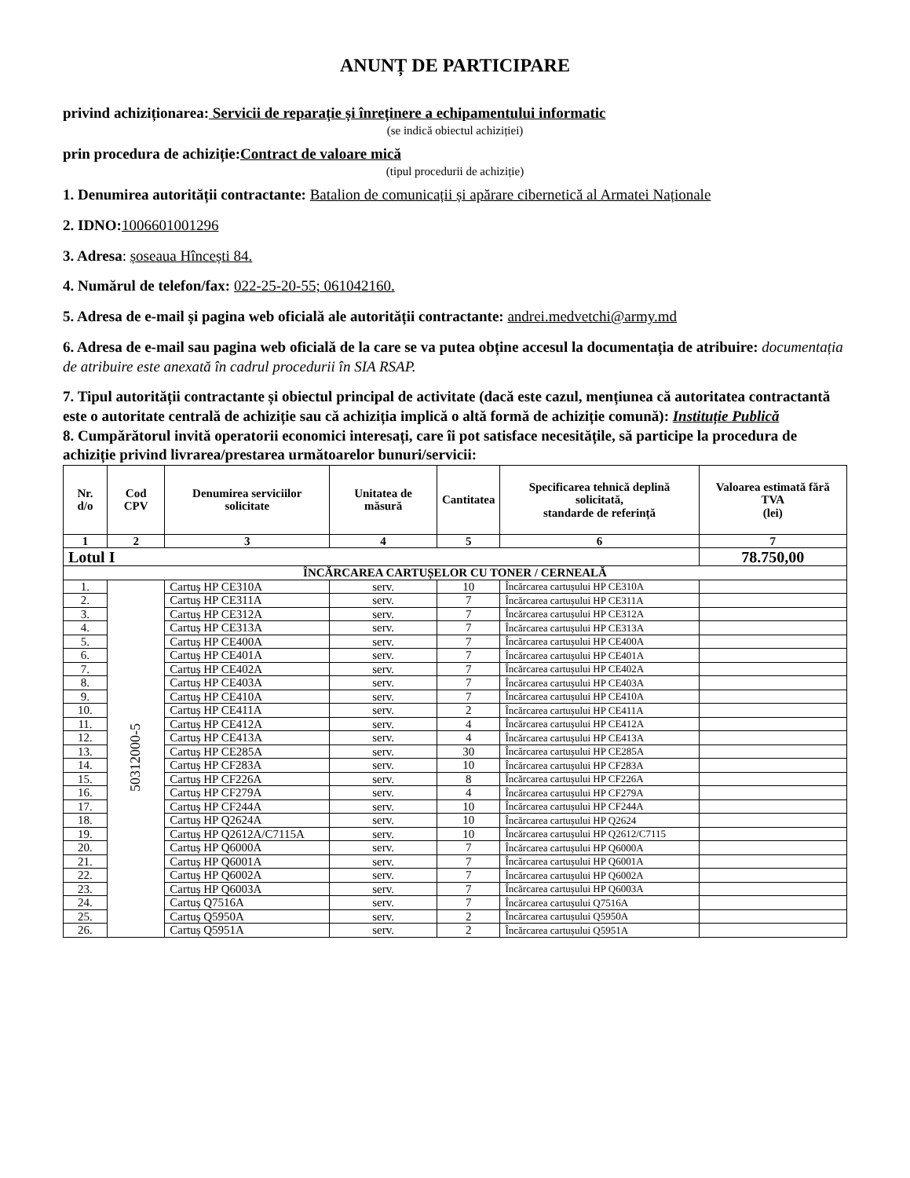ANUNȚ DE PARTICIPARE
privind achiziționarea: Servicii de reparație și înreținere a echipamentului informatic
(se indică obiectul achiziției)
prin procedura de achiziție:Contract de valoare mică
(tipul procedurii de achiziție)
1. Denumirea autorității contractante: Batalion de comunicații și apărare cibernetică al Armatei Naționale
2. IDNO: 1006601001296
3. Adresa: șoseaua Hîncești 84.
4. Numărul de telefon/fax: 022-25-20-55; 061042160.
5. Adresa de e-mail și pagina web oficială ale autorității contractante: andrei.medvetchi@army.md
6. Adresa de e-mail sau pagina web oficială de la care se va putea obține accesul la documentația de atribuire: documentația de atribuire este anexată în cadrul procedurii în SIA RSAP.
7. Tipul autorității contractante și obiectul principal de activitate (dacă este cazul, mențiunea că autoritatea contractantă este o autoritate centrală de achiziție sau că achiziția implică o altă formă de achiziție comună): Instituție Publică
8. Cumpărătorul invită operatorii economici interesați, care îi pot satisface necesitățile, să participe la procedura de achiziție privind livrarea/prestarea următoarelor bunuri/servicii:
| Nr. d/o | Cod CPV | Denumirea serviciilor solicitate | Unitatea de măsură | Cantitatea | Specificarea tehnică deplină solicitată, standarde de referință | Valoarea estimată fără TVA (lei) |
| --- | --- | --- | --- | --- | --- | --- |
| 1 | 2 | 3 | 4 | 5 | 6 | 7 |
| Lotul I | | | | | | 78.750,00 |
| ÎNCĂRCAREA CARTUȘELOR CU TONER / CERNEALĂ | | | | | | |
| 1. | 50312000-5 | Cartuș HP CE310A | serv. | 10 | Încărcarea cartușului HP CE310A | |
| 2. | | Cartuș HP CE311A | serv. | 7 | Încărcarea cartușului HP CE311A | |
| 3. | | Cartuș HP CE312A | serv. | 7 | Încărcarea cartușului HP CE312A | |
| 4. | | Cartuș HP CE313A | serv. | 7 | Încărcarea cartușului HP CE313A | |
| 5. | | Cartuș HP CE400A | serv. | 7 | Încărcarea cartușului HP CE400A | |
| 6. | | Cartuș HP CE401A | serv. | 7 | Încărcarea cartușului HP CE401A | |
| 7. | | Cartuș HP CE402A | serv. | 7 | Încărcarea cartușului HP CE402A | |
| 8. | | Cartuș HP CE403A | serv. | 7 | Încărcarea cartușului HP CE403A | |
| 9. | | Cartuș HP CE410A | serv. | 7 | Încărcarea cartușului HP CE410A | |
| 10. | | Cartuș HP CE411A | serv. | 2 | Încărcarea cartușului HP CE411A | |
| 11. | | Cartuș HP CE412A | serv. | 4 | Încărcarea cartușului HP CE412A | |
| 12. | | Cartuș HP CE413A | serv. | 4 | Încărcarea cartușului HP CE413A | |
| 13. | | Cartuș HP CE285A | serv. | 30 | Încărcarea cartușului HP CE285A | |
| 14. | | Cartuș HP CF283A | serv. | 10 | Încărcarea cartușului HP CF283A | |
| 15. | | Cartuș HP CF226A | serv. | 8 | Încărcarea cartușului HP CF226A | |
| 16. | | Cartuș HP CF279A | serv. | 4 | Încărcarea cartușului HP CF279A | |
| 17. | | Cartuș HP CF244A | serv. | 10 | Încărcarea cartușului HP CF244A | |
| 18. | | Cartuș HP Q2624A | serv. | 10 | Încărcarea cartușului HP Q2624 | |
| 19. | | Cartuș HP Q2612A/C7115A | serv. | 10 | Încărcarea cartușului HP Q2612/C7115 | |
| 20. | | Cartuș HP Q6000A | serv. | 7 | Încărcarea cartușului HP Q6000A | |
| 21. | | Cartuș HP Q6001A | serv. | 7 | Încărcarea cartușului HP Q6001A | |
| 22. | | Cartuș HP Q6002A | serv. | 7 | Încărcarea cartușului HP Q6002A | |
| 23. | | Cartuș HP Q6003A | serv. | 7 | Încărcarea cartușului HP Q6003A | |
| 24. | | Cartuș Q7516A | serv. | 7 | Încărcarea cartușului Q7516A | |
| 25. | | Cartuș Q5950A | serv. | 2 | Încărcarea cartușului Q5950A | |
| 26. | | Cartuș Q5951A | serv. | 2 | Încărcarea cartușului Q5951A | |